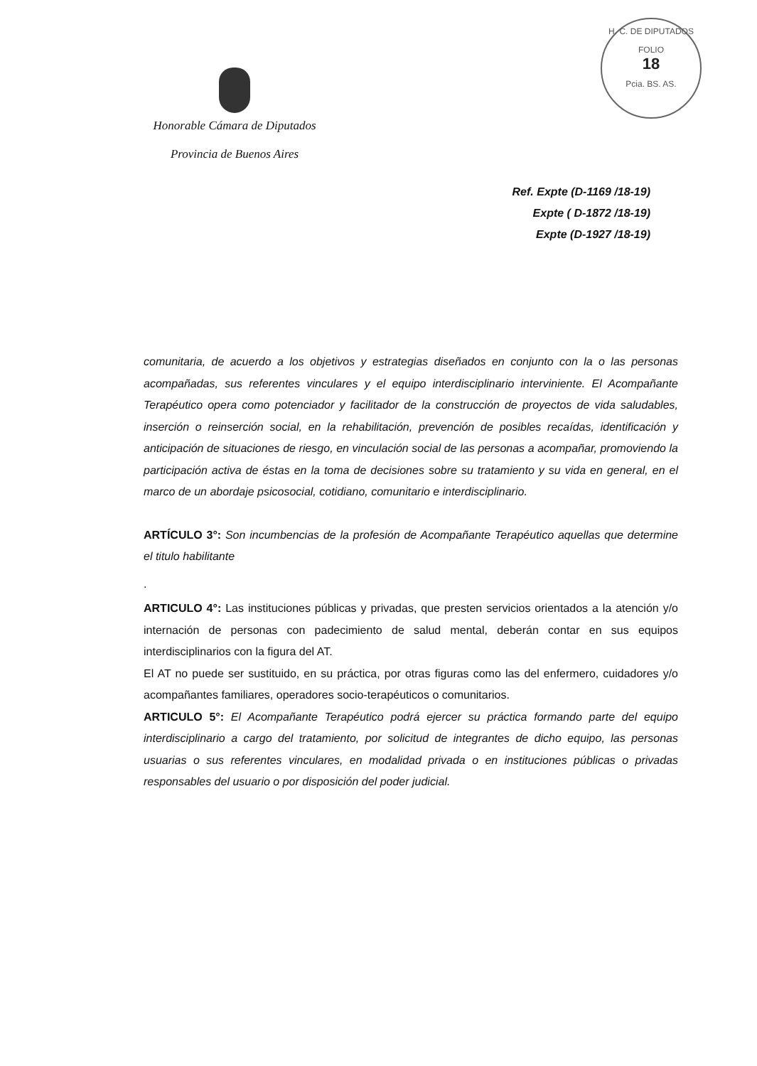H. C. DE DIPUTADOS
FOLIO
18
Pcia. BS. AS.
Honorable Cámara de Diputados
Provincia de Buenos Aires
Ref. Expte (D-1169 /18-19)
Expte ( D-1872 /18-19)
Expte (D-1927 /18-19)
comunitaria, de acuerdo a los objetivos y estrategias diseñados en conjunto con la o las personas acompañadas, sus referentes vinculares y el equipo interdisciplinario interviniente. El Acompañante Terapéutico opera como potenciador y facilitador de la construcción de proyectos de vida saludables, inserción o reinserción social, en la rehabilitación, prevención de posibles recaídas, identificación y anticipación de situaciones de riesgo, en vinculación social de las personas a acompañar, promoviendo la participación activa de éstas en la toma de decisiones sobre su tratamiento y su vida en general, en el marco de un abordaje psicosocial, cotidiano, comunitario e interdisciplinario.
ARTÍCULO 3°: Son incumbencias de la profesión de Acompañante Terapéutico aquellas que determine el titulo habilitante
.
ARTICULO 4°: Las instituciones públicas y privadas, que presten servicios orientados a la atención y/o internación de personas con padecimiento de salud mental, deberán contar en sus equipos interdisciplinarios con la figura del AT.
El AT no puede ser sustituido, en su práctica, por otras figuras como las del enfermero, cuidadores y/o acompañantes familiares, operadores socio-terapéuticos o comunitarios.
ARTICULO 5°: El Acompañante Terapéutico podrá ejercer su práctica formando parte del equipo interdisciplinario a cargo del tratamiento, por solicitud de integrantes de dicho equipo, las personas usuarias o sus referentes vinculares, en modalidad privada o en instituciones públicas o privadas responsables del usuario o por disposición del poder judicial.